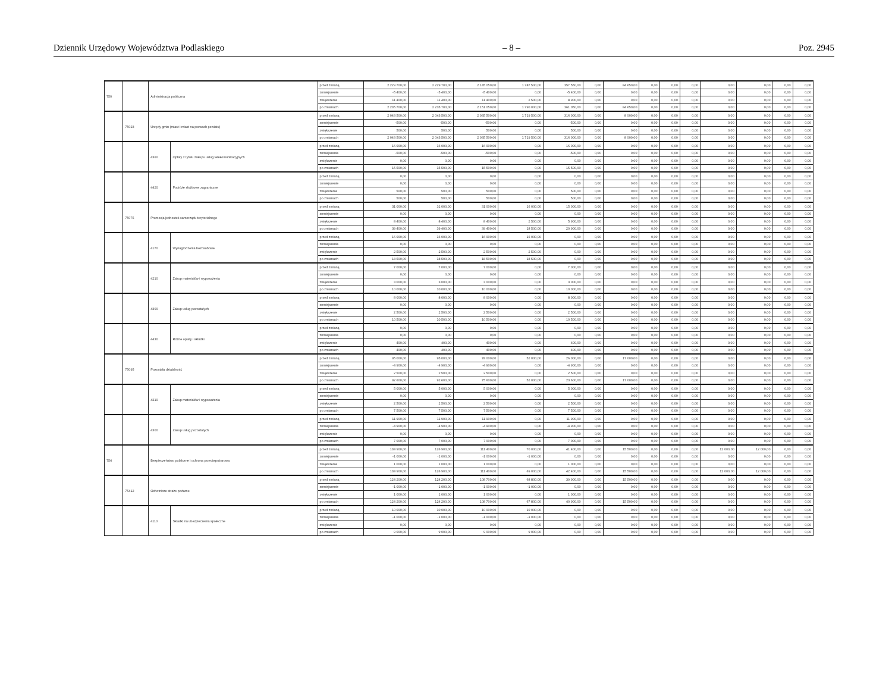Dziennik Urzędowy Województwa Podlaskiego – 8 – Poz. 2945
| 750 | | Administracja publiczna | | przed zmianą | 2 229 700,00 | 2 229 700,00 | 2 145 050,00 | 1 787 500,00 | 357 550,00 | 0,00 | 84 650,00 | 0,00 | 0,00 | 0,00 | 0,00 | 0,00 | 0,00 | 0,00 |
| | | | | zmniejszenie | -5 400,00 | -5 400,00 | -5 400,00 | 0,00 | -5 400,00 | 0,00 | 0,00 | 0,00 | 0,00 | 0,00 | 0,00 | 0,00 | 0,00 | 0,00 |
| | | | | zwiększenie | 11 400,00 | 11 400,00 | 11 400,00 | 2 500,00 | 8 900,00 | 0,00 | 0,00 | 0,00 | 0,00 | 0,00 | 0,00 | 0,00 | 0,00 | 0,00 |
| | | | | po zmianach | 2 235 700,00 | 2 235 700,00 | 2 151 050,00 | 1 790 000,00 | 361 050,00 | 0,00 | 84 650,00 | 0,00 | 0,00 | 0,00 | 0,00 | 0,00 | 0,00 | 0,00 |
| | 75023 | Urzędy gmin (miast i miast na prawach powiatu) | | przed zmianą | 2 043 500,00 | 2 043 500,00 | 2 035 500,00 | 1 719 500,00 | 316 000,00 | 0,00 | 8 000,00 | 0,00 | 0,00 | 0,00 | 0,00 | 0,00 | 0,00 | 0,00 |
| | | | | zmniejszenie | -500,00 | -500,00 | -500,00 | 0,00 | -500,00 | 0,00 | 0,00 | 0,00 | 0,00 | 0,00 | 0,00 | 0,00 | 0,00 | 0,00 |
| | | | | zwiększenie | 500,00 | 500,00 | 500,00 | 0,00 | 500,00 | 0,00 | 0,00 | 0,00 | 0,00 | 0,00 | 0,00 | 0,00 | 0,00 | 0,00 |
| | | | | po zmianach | 2 043 500,00 | 2 043 500,00 | 2 035 500,00 | 1 719 500,00 | 316 000,00 | 0,00 | 8 000,00 | 0,00 | 0,00 | 0,00 | 0,00 | 0,00 | 0,00 | 0,00 |
| | | 4360 | Opłaty z tytułu zakupu usług telekomunikacyjnych | przed zmianą | 16 000,00 | 16 000,00 | 16 000,00 | 0,00 | 16 000,00 | 0,00 | 0,00 | 0,00 | 0,00 | 0,00 | 0,00 | 0,00 | 0,00 | 0,00 |
| | | | | zmniejszenie | -500,00 | -500,00 | -500,00 | 0,00 | -500,00 | 0,00 | 0,00 | 0,00 | 0,00 | 0,00 | 0,00 | 0,00 | 0,00 | 0,00 |
| | | | | zwiększenie | 0,00 | 0,00 | 0,00 | 0,00 | 0,00 | 0,00 | 0,00 | 0,00 | 0,00 | 0,00 | 0,00 | 0,00 | 0,00 | 0,00 |
| | | | | po zmianach | 15 500,00 | 15 500,00 | 15 500,00 | 0,00 | 15 500,00 | 0,00 | 0,00 | 0,00 | 0,00 | 0,00 | 0,00 | 0,00 | 0,00 | 0,00 |
| | | 4420 | Podróże służbowe zagraniczne | przed zmianą | 0,00 | 0,00 | 0,00 | 0,00 | 0,00 | 0,00 | 0,00 | 0,00 | 0,00 | 0,00 | 0,00 | 0,00 | 0,00 | 0,00 |
| | | | | zmniejszenie | 0,00 | 0,00 | 0,00 | 0,00 | 0,00 | 0,00 | 0,00 | 0,00 | 0,00 | 0,00 | 0,00 | 0,00 | 0,00 | 0,00 |
| | | | | zwiększenie | 500,00 | 500,00 | 500,00 | 0,00 | 500,00 | 0,00 | 0,00 | 0,00 | 0,00 | 0,00 | 0,00 | 0,00 | 0,00 | 0,00 |
| | | | | po zmianach | 500,00 | 500,00 | 500,00 | 0,00 | 500,00 | 0,00 | 0,00 | 0,00 | 0,00 | 0,00 | 0,00 | 0,00 | 0,00 | 0,00 |
| | 75075 | Promocja jednostek samorządu terytorialnego | | przed zmianą | 31 000,00 | 31 000,00 | 31 000,00 | 16 000,00 | 15 000,00 | 0,00 | 0,00 | 0,00 | 0,00 | 0,00 | 0,00 | 0,00 | 0,00 | 0,00 |
| | | | | zmniejszenie | 0,00 | 0,00 | 0,00 | 0,00 | 0,00 | 0,00 | 0,00 | 0,00 | 0,00 | 0,00 | 0,00 | 0,00 | 0,00 | 0,00 |
| | | | | zwiększenie | 8 400,00 | 8 400,00 | 8 400,00 | 2 500,00 | 5 900,00 | 0,00 | 0,00 | 0,00 | 0,00 | 0,00 | 0,00 | 0,00 | 0,00 | 0,00 |
| | | | | po zmianach | 39 400,00 | 39 400,00 | 39 400,00 | 18 500,00 | 20 900,00 | 0,00 | 0,00 | 0,00 | 0,00 | 0,00 | 0,00 | 0,00 | 0,00 | 0,00 |
| | | 4170 | Wynagrodzenia bezosobowe | przed zmianą | 16 000,00 | 16 000,00 | 16 000,00 | 16 000,00 | 0,00 | 0,00 | 0,00 | 0,00 | 0,00 | 0,00 | 0,00 | 0,00 | 0,00 | 0,00 |
| | | | | zmniejszenie | 0,00 | 0,00 | 0,00 | 0,00 | 0,00 | 0,00 | 0,00 | 0,00 | 0,00 | 0,00 | 0,00 | 0,00 | 0,00 | 0,00 |
| | | | | zwiększenie | 2 500,00 | 2 500,00 | 2 500,00 | 2 500,00 | 0,00 | 0,00 | 0,00 | 0,00 | 0,00 | 0,00 | 0,00 | 0,00 | 0,00 | 0,00 |
| | | | | po zmianach | 18 500,00 | 18 500,00 | 18 500,00 | 18 500,00 | 0,00 | 0,00 | 0,00 | 0,00 | 0,00 | 0,00 | 0,00 | 0,00 | 0,00 | 0,00 |
| | | 4210 | Zakup materiałów i wyposażenia | przed zmianą | 7 000,00 | 7 000,00 | 7 000,00 | 0,00 | 7 000,00 | 0,00 | 0,00 | 0,00 | 0,00 | 0,00 | 0,00 | 0,00 | 0,00 | 0,00 |
| | | | | zmniejszenie | 0,00 | 0,00 | 0,00 | 0,00 | 0,00 | 0,00 | 0,00 | 0,00 | 0,00 | 0,00 | 0,00 | 0,00 | 0,00 | 0,00 |
| | | | | zwiększenie | 3 000,00 | 3 000,00 | 3 000,00 | 0,00 | 3 000,00 | 0,00 | 0,00 | 0,00 | 0,00 | 0,00 | 0,00 | 0,00 | 0,00 | 0,00 |
| | | | | po zmianach | 10 000,00 | 10 000,00 | 10 000,00 | 0,00 | 10 000,00 | 0,00 | 0,00 | 0,00 | 0,00 | 0,00 | 0,00 | 0,00 | 0,00 | 0,00 |
| | | 4300 | Zakup usług pozostałych | przed zmianą | 8 000,00 | 8 000,00 | 8 000,00 | 0,00 | 8 000,00 | 0,00 | 0,00 | 0,00 | 0,00 | 0,00 | 0,00 | 0,00 | 0,00 | 0,00 |
| | | | | zmniejszenie | 0,00 | 0,00 | 0,00 | 0,00 | 0,00 | 0,00 | 0,00 | 0,00 | 0,00 | 0,00 | 0,00 | 0,00 | 0,00 | 0,00 |
| | | | | zwiększenie | 2 500,00 | 2 500,00 | 2 500,00 | 0,00 | 2 500,00 | 0,00 | 0,00 | 0,00 | 0,00 | 0,00 | 0,00 | 0,00 | 0,00 | 0,00 |
| | | | | po zmianach | 10 500,00 | 10 500,00 | 10 500,00 | 0,00 | 10 500,00 | 0,00 | 0,00 | 0,00 | 0,00 | 0,00 | 0,00 | 0,00 | 0,00 | 0,00 |
| | | 4430 | Różne opłaty i składki | przed zmianą | 0,00 | 0,00 | 0,00 | 0,00 | 0,00 | 0,00 | 0,00 | 0,00 | 0,00 | 0,00 | 0,00 | 0,00 | 0,00 | 0,00 |
| | | | | zmniejszenie | 0,00 | 0,00 | 0,00 | 0,00 | 0,00 | 0,00 | 0,00 | 0,00 | 0,00 | 0,00 | 0,00 | 0,00 | 0,00 | 0,00 |
| | | | | zwiększenie | 400,00 | 400,00 | 400,00 | 0,00 | 400,00 | 0,00 | 0,00 | 0,00 | 0,00 | 0,00 | 0,00 | 0,00 | 0,00 | 0,00 |
| | | | | po zmianach | 400,00 | 400,00 | 400,00 | 0,00 | 400,00 | 0,00 | 0,00 | 0,00 | 0,00 | 0,00 | 0,00 | 0,00 | 0,00 | 0,00 |
| | 75095 | Pozostała działalność | | przed zmianą | 95 000,00 | 95 000,00 | 78 000,00 | 52 000,00 | 26 000,00 | 0,00 | 17 000,00 | 0,00 | 0,00 | 0,00 | 0,00 | 0,00 | 0,00 | 0,00 |
| | | | | zmniejszenie | -4 900,00 | -4 900,00 | -4 900,00 | 0,00 | -4 900,00 | 0,00 | 0,00 | 0,00 | 0,00 | 0,00 | 0,00 | 0,00 | 0,00 | 0,00 |
| | | | | zwiększenie | 2 500,00 | 2 500,00 | 2 500,00 | 0,00 | 2 500,00 | 0,00 | 0,00 | 0,00 | 0,00 | 0,00 | 0,00 | 0,00 | 0,00 | 0,00 |
| | | | | po zmianach | 92 600,00 | 92 600,00 | 75 600,00 | 52 000,00 | 23 600,00 | 0,00 | 17 000,00 | 0,00 | 0,00 | 0,00 | 0,00 | 0,00 | 0,00 | 0,00 |
| | | 4210 | Zakup materiałów i wyposażenia | przed zmianą | 5 000,00 | 5 000,00 | 5 000,00 | 0,00 | 5 000,00 | 0,00 | 0,00 | 0,00 | 0,00 | 0,00 | 0,00 | 0,00 | 0,00 | 0,00 |
| | | | | zmniejszenie | 0,00 | 0,00 | 0,00 | 0,00 | 0,00 | 0,00 | 0,00 | 0,00 | 0,00 | 0,00 | 0,00 | 0,00 | 0,00 | 0,00 |
| | | | | zwiększenie | 2 500,00 | 2 500,00 | 2 500,00 | 0,00 | 2 500,00 | 0,00 | 0,00 | 0,00 | 0,00 | 0,00 | 0,00 | 0,00 | 0,00 | 0,00 |
| | | | | po zmianach | 7 500,00 | 7 500,00 | 7 500,00 | 0,00 | 7 500,00 | 0,00 | 0,00 | 0,00 | 0,00 | 0,00 | 0,00 | 0,00 | 0,00 | 0,00 |
| | | 4300 | Zakup usług pozostałych | przed zmianą | 11 900,00 | 11 900,00 | 11 900,00 | 0,00 | 11 900,00 | 0,00 | 0,00 | 0,00 | 0,00 | 0,00 | 0,00 | 0,00 | 0,00 | 0,00 |
| | | | | zmniejszenie | -4 900,00 | -4 900,00 | -4 900,00 | 0,00 | -4 900,00 | 0,00 | 0,00 | 0,00 | 0,00 | 0,00 | 0,00 | 0,00 | 0,00 | 0,00 |
| | | | | zwiększenie | 0,00 | 0,00 | 0,00 | 0,00 | 0,00 | 0,00 | 0,00 | 0,00 | 0,00 | 0,00 | 0,00 | 0,00 | 0,00 | 0,00 |
| | | | | po zmianach | 7 000,00 | 7 000,00 | 7 000,00 | 0,00 | 7 000,00 | 0,00 | 0,00 | 0,00 | 0,00 | 0,00 | 0,00 | 0,00 | 0,00 | 0,00 |
| 754 | | Bezpieczeństwo publiczne i ochrona przeciwpożarowa | | przed zmianą | 138 900,00 | 126 900,00 | 111 400,00 | 70 000,00 | 41 400,00 | 0,00 | 15 500,00 | 0,00 | 0,00 | 0,00 | 12 000,00 | 12 000,00 | 0,00 | 0,00 |
| | | | | zmniejszenie | -1 000,00 | -1 000,00 | -1 000,00 | -1 000,00 | 0,00 | 0,00 | 0,00 | 0,00 | 0,00 | 0,00 | 0,00 | 0,00 | 0,00 | 0,00 |
| | | | | zwiększenie | 1 000,00 | 1 000,00 | 1 000,00 | 0,00 | 1 000,00 | 0,00 | 0,00 | 0,00 | 0,00 | 0,00 | 0,00 | 0,00 | 0,00 | 0,00 |
| | | | | po zmianach | 138 900,00 | 126 900,00 | 111 400,00 | 69 000,00 | 42 400,00 | 0,00 | 15 500,00 | 0,00 | 0,00 | 0,00 | 12 000,00 | 12 000,00 | 0,00 | 0,00 |
| | 75412 | Ochotnicze straże pożarne | | przed zmianą | 124 200,00 | 124 200,00 | 108 700,00 | 68 800,00 | 39 900,00 | 0,00 | 15 500,00 | 0,00 | 0,00 | 0,00 | 0,00 | 0,00 | 0,00 | 0,00 |
| | | | | zmniejszenie | -1 000,00 | -1 000,00 | -1 000,00 | -1 000,00 | 0,00 | 0,00 | 0,00 | 0,00 | 0,00 | 0,00 | 0,00 | 0,00 | 0,00 | 0,00 |
| | | | | zwiększenie | 1 000,00 | 1 000,00 | 1 000,00 | 0,00 | 1 000,00 | 0,00 | 0,00 | 0,00 | 0,00 | 0,00 | 0,00 | 0,00 | 0,00 | 0,00 |
| | | | | po zmianach | 124 200,00 | 124 200,00 | 108 700,00 | 67 800,00 | 40 900,00 | 0,00 | 15 500,00 | 0,00 | 0,00 | 0,00 | 0,00 | 0,00 | 0,00 | 0,00 |
| | | 4110 | Składki na ubezpieczenia społeczne | przed zmianą | 10 000,00 | 10 000,00 | 10 000,00 | 10 000,00 | 0,00 | 0,00 | 0,00 | 0,00 | 0,00 | 0,00 | 0,00 | 0,00 | 0,00 | 0,00 |
| | | | | zmniejszenie | -1 000,00 | -1 000,00 | -1 000,00 | -1 000,00 | 0,00 | 0,00 | 0,00 | 0,00 | 0,00 | 0,00 | 0,00 | 0,00 | 0,00 | 0,00 |
| | | | | zwiększenie | 0,00 | 0,00 | 0,00 | 0,00 | 0,00 | 0,00 | 0,00 | 0,00 | 0,00 | 0,00 | 0,00 | 0,00 | 0,00 | 0,00 |
| | | | | po zmianach | 9 000,00 | 9 000,00 | 9 000,00 | 9 000,00 | 0,00 | 0,00 | 0,00 | 0,00 | 0,00 | 0,00 | 0,00 | 0,00 | 0,00 | 0,00 |